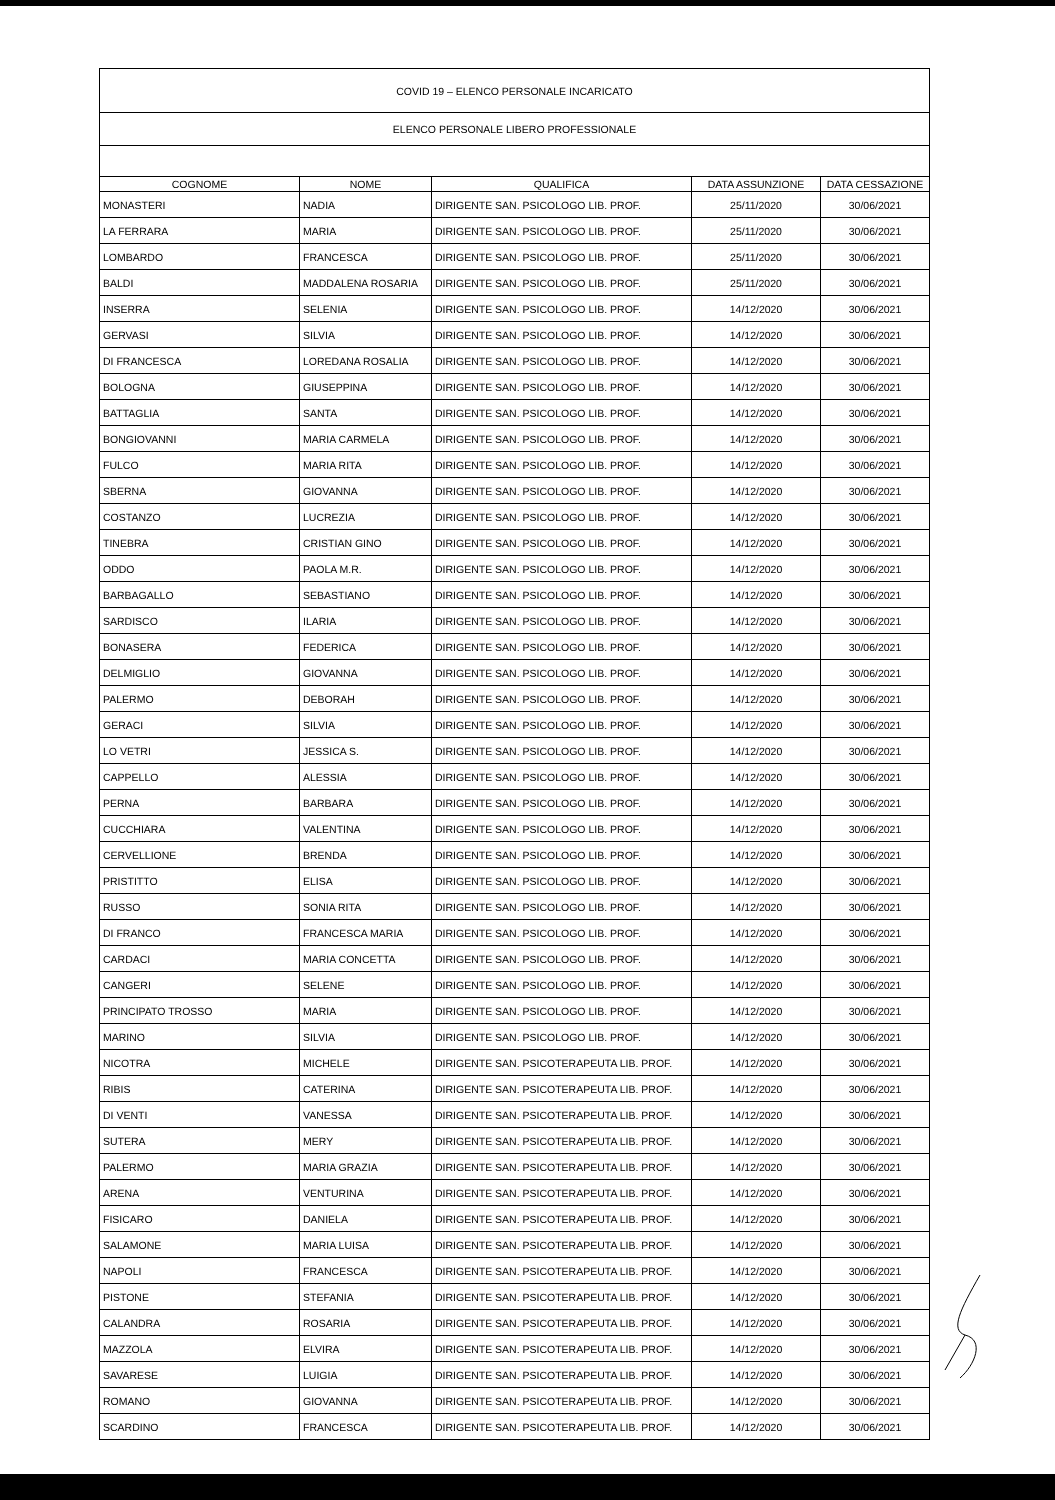| COVID 19 – ELENCO PERSONALE INCARICATO | | | | |
| ELENCO PERSONALE LIBERO PROFESSIONALE | | | | |
| COGNOME | NOME | QUALIFICA | DATA ASSUNZIONE | DATA CESSAZIONE |
| MONASTERI | NADIA | DIRIGENTE SAN. PSICOLOGO LIB. PROF. | 25/11/2020 | 30/06/2021 |
| LA FERRARA | MARIA | DIRIGENTE SAN. PSICOLOGO LIB. PROF. | 25/11/2020 | 30/06/2021 |
| LOMBARDO | FRANCESCA | DIRIGENTE SAN. PSICOLOGO LIB. PROF. | 25/11/2020 | 30/06/2021 |
| BALDI | MADDALENA ROSARIA | DIRIGENTE SAN. PSICOLOGO LIB. PROF. | 25/11/2020 | 30/06/2021 |
| INSERRA | SELENIA | DIRIGENTE SAN. PSICOLOGO LIB. PROF. | 14/12/2020 | 30/06/2021 |
| GERVASI | SILVIA | DIRIGENTE SAN. PSICOLOGO LIB. PROF. | 14/12/2020 | 30/06/2021 |
| DI FRANCESCA | LOREDANA ROSALIA | DIRIGENTE SAN. PSICOLOGO LIB. PROF. | 14/12/2020 | 30/06/2021 |
| BOLOGNA | GIUSEPPINA | DIRIGENTE SAN. PSICOLOGO LIB. PROF. | 14/12/2020 | 30/06/2021 |
| BATTAGLIA | SANTA | DIRIGENTE SAN. PSICOLOGO LIB. PROF. | 14/12/2020 | 30/06/2021 |
| BONGIOVANNI | MARIA CARMELA | DIRIGENTE SAN. PSICOLOGO LIB. PROF. | 14/12/2020 | 30/06/2021 |
| FULCO | MARIA RITA | DIRIGENTE SAN. PSICOLOGO LIB. PROF. | 14/12/2020 | 30/06/2021 |
| SBERNA | GIOVANNA | DIRIGENTE SAN. PSICOLOGO LIB. PROF. | 14/12/2020 | 30/06/2021 |
| COSTANZO | LUCREZIA | DIRIGENTE SAN. PSICOLOGO LIB. PROF. | 14/12/2020 | 30/06/2021 |
| TINEBRA | CRISTIAN GINO | DIRIGENTE SAN. PSICOLOGO LIB. PROF. | 14/12/2020 | 30/06/2021 |
| ODDO | PAOLA M.R. | DIRIGENTE SAN. PSICOLOGO LIB. PROF. | 14/12/2020 | 30/06/2021 |
| BARBAGALLO | SEBASTIANO | DIRIGENTE SAN. PSICOLOGO LIB. PROF. | 14/12/2020 | 30/06/2021 |
| SARDISCO | ILARIA | DIRIGENTE SAN. PSICOLOGO LIB. PROF. | 14/12/2020 | 30/06/2021 |
| BONASERA | FEDERICA | DIRIGENTE SAN. PSICOLOGO LIB. PROF. | 14/12/2020 | 30/06/2021 |
| DELMIGLIO | GIOVANNA | DIRIGENTE SAN. PSICOLOGO LIB. PROF. | 14/12/2020 | 30/06/2021 |
| PALERMO | DEBORAH | DIRIGENTE SAN. PSICOLOGO LIB. PROF. | 14/12/2020 | 30/06/2021 |
| GERACI | SILVIA | DIRIGENTE SAN. PSICOLOGO LIB. PROF. | 14/12/2020 | 30/06/2021 |
| LO VETRI | JESSICA S. | DIRIGENTE SAN. PSICOLOGO LIB. PROF. | 14/12/2020 | 30/06/2021 |
| CAPPELLO | ALESSIA | DIRIGENTE SAN. PSICOLOGO LIB. PROF. | 14/12/2020 | 30/06/2021 |
| PERNA | BARBARA | DIRIGENTE SAN. PSICOLOGO LIB. PROF. | 14/12/2020 | 30/06/2021 |
| CUCCHIARA | VALENTINA | DIRIGENTE SAN. PSICOLOGO LIB. PROF. | 14/12/2020 | 30/06/2021 |
| CERVELLIONE | BRENDA | DIRIGENTE SAN. PSICOLOGO LIB. PROF. | 14/12/2020 | 30/06/2021 |
| PRISTITTO | ELISA | DIRIGENTE SAN. PSICOLOGO LIB. PROF. | 14/12/2020 | 30/06/2021 |
| RUSSO | SONIA RITA | DIRIGENTE SAN. PSICOLOGO LIB. PROF. | 14/12/2020 | 30/06/2021 |
| DI FRANCO | FRANCESCA MARIA | DIRIGENTE SAN. PSICOLOGO LIB. PROF. | 14/12/2020 | 30/06/2021 |
| CARDACI | MARIA CONCETTA | DIRIGENTE SAN. PSICOLOGO LIB. PROF. | 14/12/2020 | 30/06/2021 |
| CANGERI | SELENE | DIRIGENTE SAN. PSICOLOGO LIB. PROF. | 14/12/2020 | 30/06/2021 |
| PRINCIPATO TROSSO | MARIA | DIRIGENTE SAN. PSICOLOGO LIB. PROF. | 14/12/2020 | 30/06/2021 |
| MARINO | SILVIA | DIRIGENTE SAN. PSICOLOGO LIB. PROF. | 14/12/2020 | 30/06/2021 |
| NICOTRA | MICHELE | DIRIGENTE SAN. PSICOTERAPEUTA LIB. PROF. | 14/12/2020 | 30/06/2021 |
| RIBIS | CATERINA | DIRIGENTE SAN. PSICOTERAPEUTA LIB. PROF. | 14/12/2020 | 30/06/2021 |
| DI VENTI | VANESSA | DIRIGENTE SAN. PSICOTERAPEUTA LIB. PROF. | 14/12/2020 | 30/06/2021 |
| SUTERA | MERY | DIRIGENTE SAN. PSICOTERAPEUTA LIB. PROF. | 14/12/2020 | 30/06/2021 |
| PALERMO | MARIA GRAZIA | DIRIGENTE SAN. PSICOTERAPEUTA LIB. PROF. | 14/12/2020 | 30/06/2021 |
| ARENA | VENTURINA | DIRIGENTE SAN. PSICOTERAPEUTA LIB. PROF. | 14/12/2020 | 30/06/2021 |
| FISICARO | DANIELA | DIRIGENTE SAN. PSICOTERAPEUTA LIB. PROF. | 14/12/2020 | 30/06/2021 |
| SALAMONE | MARIA LUISA | DIRIGENTE SAN. PSICOTERAPEUTA LIB. PROF. | 14/12/2020 | 30/06/2021 |
| NAPOLI | FRANCESCA | DIRIGENTE SAN. PSICOTERAPEUTA LIB. PROF. | 14/12/2020 | 30/06/2021 |
| PISTONE | STEFANIA | DIRIGENTE SAN. PSICOTERAPEUTA LIB. PROF. | 14/12/2020 | 30/06/2021 |
| CALANDRA | ROSARIA | DIRIGENTE SAN. PSICOTERAPEUTA LIB. PROF. | 14/12/2020 | 30/06/2021 |
| MAZZOLA | ELVIRA | DIRIGENTE SAN. PSICOTERAPEUTA LIB. PROF. | 14/12/2020 | 30/06/2021 |
| SAVARESE | LUIGIA | DIRIGENTE SAN. PSICOTERAPEUTA LIB. PROF. | 14/12/2020 | 30/06/2021 |
| ROMANO | GIOVANNA | DIRIGENTE SAN. PSICOTERAPEUTA LIB. PROF. | 14/12/2020 | 30/06/2021 |
| SCARDINO | FRANCESCA | DIRIGENTE SAN. PSICOTERAPEUTA LIB. PROF. | 14/12/2020 | 30/06/2021 |